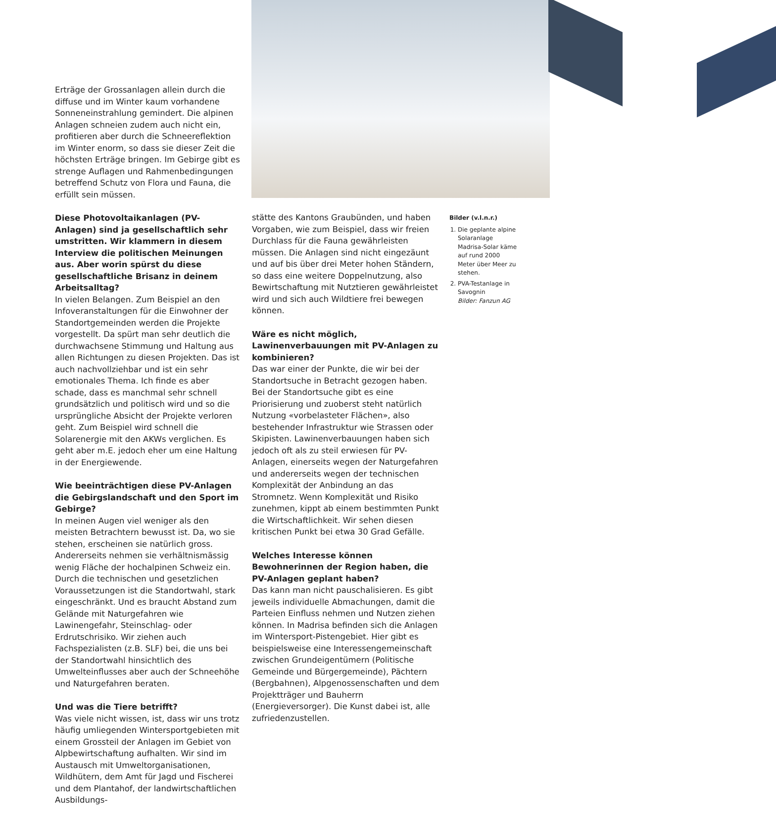Erträge der Grossanlagen allein durch die diffuse und im Winter kaum vorhandene Sonneneinstrahlung gemindert. Die alpinen Anlagen schneien zudem auch nicht ein, profitieren aber durch die Schneereflektion im Winter enorm, so dass sie dieser Zeit die höchsten Erträge bringen. Im Gebirge gibt es strenge Auflagen und Rahmenbedingungen betreffend Schutz von Flora und Fauna, die erfüllt sein müssen.
Diese Photovoltaikanlagen (PV-Anlagen) sind ja gesellschaftlich sehr umstritten. Wir klammern in diesem Interview die politischen Meinungen aus. Aber worin spürst du diese gesellschaftliche Brisanz in deinem Arbeitsalltag?
In vielen Belangen. Zum Beispiel an den Infoveranstaltungen für die Einwohner der Standortgemeinden werden die Projekte vorgestellt. Da spürt man sehr deutlich die durchwachsene Stimmung und Haltung aus allen Richtungen zu diesen Projekten. Das ist auch nachvollziehbar und ist ein sehr emotionales Thema. Ich finde es aber schade, dass es manchmal sehr schnell grundsätzlich und politisch wird und so die ursprüngliche Absicht der Projekte verloren geht. Zum Beispiel wird schnell die Solarenergie mit den AKWs verglichen. Es geht aber m.E. jedoch eher um eine Haltung in der Energiewende.
Wie beeinträchtigen diese PV-Anlagen die Gebirgslandschaft und den Sport im Gebirge?
In meinen Augen viel weniger als den meisten Betrachtern bewusst ist. Da, wo sie stehen, erscheinen sie natürlich gross. Andererseits nehmen sie verhältnismässig wenig Fläche der hochalpinen Schweiz ein. Durch die technischen und gesetzlichen Voraussetzungen ist die Standortwahl, stark eingeschränkt. Und es braucht Abstand zum Gelände mit Naturgefahren wie Lawinengefahr, Steinschlag- oder Erdrutschrisiko. Wir ziehen auch Fachspezialisten (z.B. SLF) bei, die uns bei der Standortwahl hinsichtlich des Umwelteinflusses aber auch der Schneehöhe und Naturgefahren beraten.
Und was die Tiere betrifft?
Was viele nicht wissen, ist, dass wir uns trotz häufig umliegenden Wintersportgebieten mit einem Grossteil der Anlagen im Gebiet von Alpbewirtschaftung aufhalten. Wir sind im Austausch mit Umweltorganisationen, Wildhütern, dem Amt für Jagd und Fischerei und dem Plantahof, der landwirtschaftlichen Ausbildungs-
stätte des Kantons Graubünden, und haben Vorgaben, wie zum Beispiel, dass wir freien Durchlass für die Fauna gewährleisten müssen. Die Anlagen sind nicht eingezäunt und auf bis über drei Meter hohen Ständern, so dass eine weitere Doppelnutzung, also Bewirtschaftung mit Nutztieren gewährleistet wird und sich auch Wildtiere frei bewegen können.
Wäre es nicht möglich, Lawinenverbauungen mit PV-Anlagen zu kombinieren?
Das war einer der Punkte, die wir bei der Standortsuche in Betracht gezogen haben. Bei der Standortsuche gibt es eine Priorisierung und zuoberst steht natürlich Nutzung «vorbelasteter Flächen», also bestehender Infrastruktur wie Strassen oder Skipisten. Lawinenverbauungen haben sich jedoch oft als zu steil erwiesen für PV-Anlagen, einerseits wegen der Naturgefahren und andererseits wegen der technischen Komplexität der Anbindung an das Stromnetz. Wenn Komplexität und Risiko zunehmen, kippt ab einem bestimmten Punkt die Wirtschaftlichkeit. Wir sehen diesen kritischen Punkt bei etwa 30 Grad Gefälle.
Welches Interesse können Bewohnerinnen der Region haben, die PV-Anlagen geplant haben?
Das kann man nicht pauschalisieren. Es gibt jeweils individuelle Abmachungen, damit die Parteien Einfluss nehmen und Nutzen ziehen können. In Madrisa befinden sich die Anlagen im Wintersport-Pistengebiet. Hier gibt es beispielsweise eine Interessengemeinschaft zwischen Grundeigentümern (Politische Gemeinde und Bürgergemeinde), Pächtern (Bergbahnen), Alpgenossenschaften und dem Projektträger und Bauherrn (Energieversorger). Die Kunst dabei ist, alle zufriedenzustellen.
Bilder (v.l.n.r.)
1. Die geplante alpine Solaranlage Madrisa-Solar käme auf rund 2000 Meter über Meer zu stehen.
2. PVA-Testanlage in Savognin
Bilder: Fanzun AG